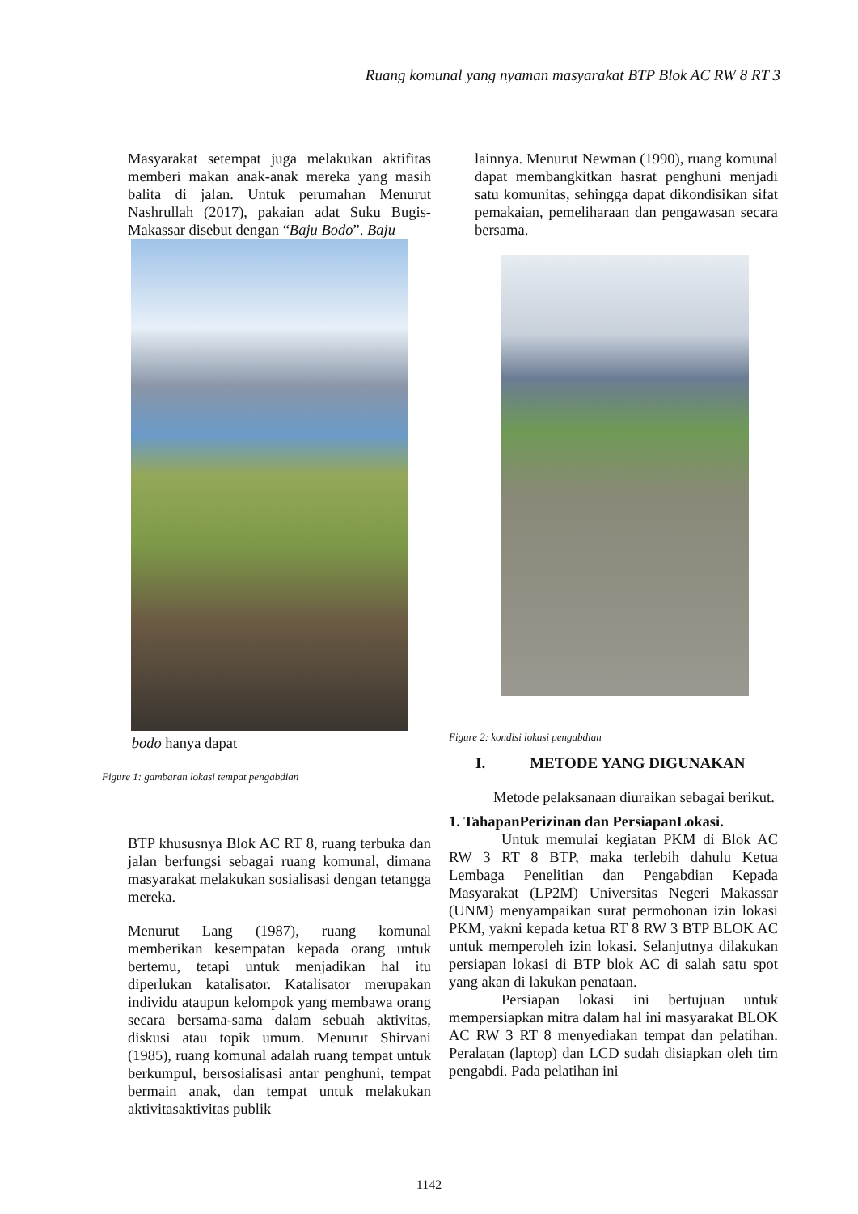Ruang komunal yang nyaman masyarakat BTP Blok AC RW 8 RT 3
Masyarakat setempat juga melakukan aktifitas memberi makan anak-anak mereka yang masih balita di jalan. Untuk perumahan Menurut Nashrullah (2017), pakaian adat Suku Bugis-Makassar disebut dengan “Baju Bodo”. Baju
bodo hanya dapat
Figure 1: gambaran lokasi tempat pengabdian
BTP khususnya Blok AC RT 8, ruang terbuka dan jalan berfungsi sebagai ruang komunal, dimana masyarakat melakukan sosialisasi dengan tetangga mereka.
Menurut Lang (1987), ruang komunal memberikan kesempatan kepada orang untuk bertemu, tetapi untuk menjadikan hal itu diperlukan katalisator. Katalisator merupakan individu ataupun kelompok yang membawa orang secara bersama-sama dalam sebuah aktivitas, diskusi atau topik umum. Menurut Shirvani (1985), ruang komunal adalah ruang tempat untuk berkumpul, bersosialisasi antar penghuni, tempat bermain anak, dan tempat untuk melakukan aktivitasaktivitas publik
lainnya. Menurut Newman (1990), ruang komunal dapat membangkitkan hasrat penghuni menjadi satu komunitas, sehingga dapat dikondisikan sifat pemakaian, pemeliharaan dan pengawasan secara bersama.
Figure 2: kondisi lokasi pengabdian
I. METODE YANG DIGUNAKAN
Metode pelaksanaan diuraikan sebagai berikut.
1. TahapanPerizinan dan PersiapanLokasi.
Untuk memulai kegiatan PKM di Blok AC RW 3 RT 8 BTP, maka terlebih dahulu Ketua Lembaga Penelitian dan Pengabdian Kepada Masyarakat (LP2M) Universitas Negeri Makassar (UNM) menyampaikan surat permohonan izin lokasi PKM, yakni kepada ketua RT 8 RW 3 BTP BLOK AC untuk memperoleh izin lokasi. Selanjutnya dilakukan persiapan lokasi di BTP blok AC di salah satu spot yang akan di lakukan penataan.
Persiapan lokasi ini bertujuan untuk mempersiapkan mitra dalam hal ini masyarakat BLOK AC RW 3 RT 8 menyediakan tempat dan pelatihan. Peralatan (laptop) dan LCD sudah disiapkan oleh tim pengabdi. Pada pelatihan ini
1142